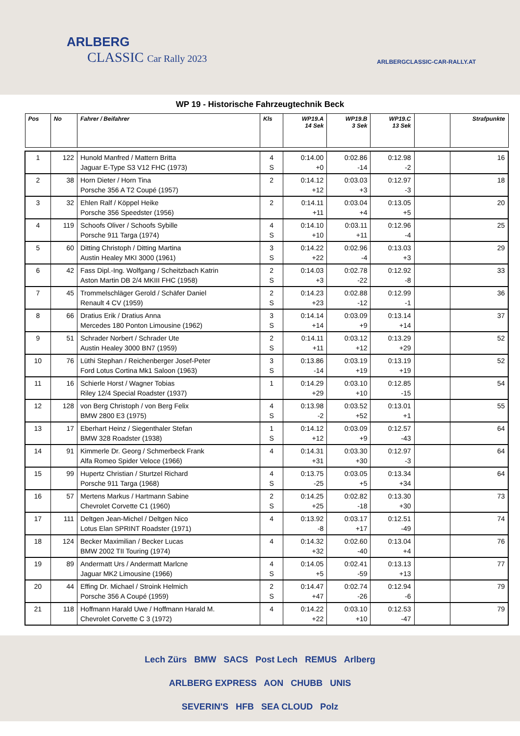ARLBERG
CLASSIC Car Rally 2023
ARLBERGCLASSIC-CAR-RALLY.AT
WP 19 - Historische Fahrzeugtechnik Beck
| Pos | No | Fahrer / Beifahrer | Kls | WP19.A 14 Sek | WP19.B 3 Sek | WP19.C 13 Sek | | Strafpunkte |
| --- | --- | --- | --- | --- | --- | --- | --- | --- |
| 1 | 122 | Hunold Manfred / Mattern Britta Jaguar E-Type S3 V12 FHC (1973) | 4 S | 0:14.00 +0 | 0:02.86 -14 | 0:12.98 -2 | | 16 |
| 2 | 38 | Horn Dieter / Horn Tina Porsche 356 A T2 Coupé (1957) | 2 | 0:14.12 +12 | 0:03.03 +3 | 0:12.97 -3 | | 18 |
| 3 | 32 | Ehlen Ralf / Köppel Heike Porsche 356 Speedster (1956) | 2 | 0:14.11 +11 | 0:03.04 +4 | 0:13.05 +5 | | 20 |
| 4 | 119 | Schoofs Oliver / Schoofs Sybille Porsche 911 Targa (1974) | 4 S | 0:14.10 +10 | 0:03.11 +11 | 0:12.96 -4 | | 25 |
| 5 | 60 | Ditting Christoph / Ditting Martina Austin Healey MKI 3000 (1961) | 3 S | 0:14.22 +22 | 0:02.96 -4 | 0:13.03 +3 | | 29 |
| 6 | 42 | Fass Dipl.-Ing. Wolfgang / Scheitzbach Katrin Aston Martin DB 2/4 MKIII FHC (1958) | 2 S | 0:14.03 +3 | 0:02.78 -22 | 0:12.92 -8 | | 33 |
| 7 | 45 | Trommelschläger Gerold / Schäfer Daniel Renault 4 CV (1959) | 2 S | 0:14.23 +23 | 0:02.88 -12 | 0:12.99 -1 | | 36 |
| 8 | 66 | Dratius Erik / Dratius Anna Mercedes 180 Ponton Limousine (1962) | 3 S | 0:14.14 +14 | 0:03.09 +9 | 0:13.14 +14 | | 37 |
| 9 | 51 | Schrader Norbert / Schrader Ute Austin Healey 3000 BN7 (1959) | 2 S | 0:14.11 +11 | 0:03.12 +12 | 0:13.29 +29 | | 52 |
| 10 | 76 | Lüthi Stephan / Reichenberger Josef-Peter Ford Lotus Cortina Mk1 Saloon (1963) | 3 S | 0:13.86 -14 | 0:03.19 +19 | 0:13.19 +19 | | 52 |
| 11 | 16 | Schierle Horst / Wagner Tobias Riley 12/4 Special Roadster (1937) | 1 | 0:14.29 +29 | 0:03.10 +10 | 0:12.85 -15 | | 54 |
| 12 | 128 | von Berg Christoph / von Berg Felix BMW 2800 E3 (1975) | 4 S | 0:13.98 -2 | 0:03.52 +52 | 0:13.01 +1 | | 55 |
| 13 | 17 | Eberhart Heinz / Siegenthaler Stefan BMW 328 Roadster (1938) | 1 S | 0:14.12 +12 | 0:03.09 +9 | 0:12.57 -43 | | 64 |
| 14 | 91 | Kimmerle Dr. Georg / Schmerbeck Frank Alfa Romeo Spider Veloce (1966) | 4 | 0:14.31 +31 | 0:03.30 +30 | 0:12.97 -3 | | 64 |
| 15 | 99 | Hupertz Christian / Sturtzel Richard Porsche 911 Targa (1968) | 4 S | 0:13.75 -25 | 0:03.05 +5 | 0:13.34 +34 | | 64 |
| 16 | 57 | Mertens Markus / Hartmann Sabine Chevrolet Corvette C1 (1960) | 2 S | 0:14.25 +25 | 0:02.82 -18 | 0:13.30 +30 | | 73 |
| 17 | 111 | Deltgen Jean-Michel / Deltgen Nico Lotus Elan SPRINT Roadster (1971) | 4 | 0:13.92 -8 | 0:03.17 +17 | 0:12.51 -49 | | 74 |
| 18 | 124 | Becker Maximilian / Becker Lucas BMW 2002 TII Touring (1974) | 4 | 0:14.32 +32 | 0:02.60 -40 | 0:13.04 +4 | | 76 |
| 19 | 89 | Andermatt Urs / Andermatt Marlcne Jaguar MK2 Limousine (1966) | 4 S | 0:14.05 +5 | 0:02.41 -59 | 0:13.13 +13 | | 77 |
| 20 | 44 | Effing Dr. Michael / Stroink Helmich Porsche 356 A Coupé (1959) | 2 S | 0:14.47 +47 | 0:02.74 -26 | 0:12.94 -6 | | 79 |
| 21 | 118 | Hoffmann Harald Uwe / Hoffmann Harald M. Chevrolet Corvette C 3 (1972) | 4 | 0:14.22 +22 | 0:03.10 +10 | 0:12.53 -47 | | 79 |
Lech Zürs BMW SACS Post Lech REMUS Arlberg
ARLBERG EXPRESS AON CHUBB UNIS
SEVERIN'S HFB SEA CLOUD Polz